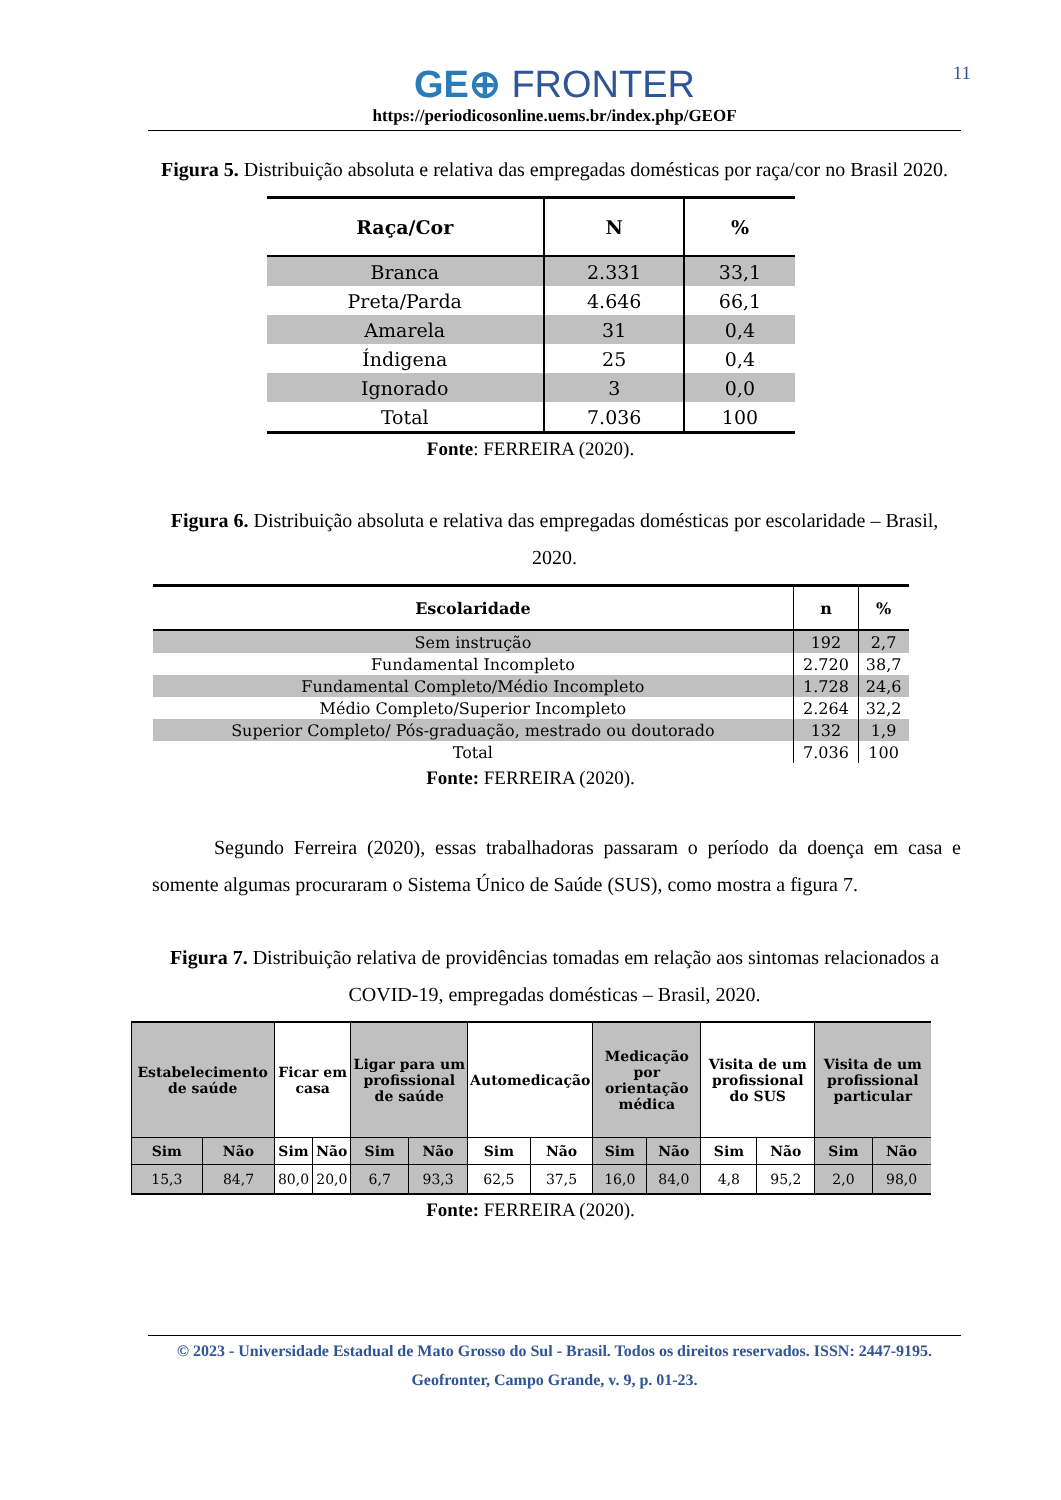GE⊕ FRONTER
https://periodicosonline.uems.br/index.php/GEOF
11
Figura 5. Distribuição absoluta e relativa das empregadas domésticas por raça/cor no Brasil 2020.
| Raça/Cor | N | % |
| --- | --- | --- |
| Branca | 2.331 | 33,1 |
| Preta/Parda | 4.646 | 66,1 |
| Amarela | 31 | 0,4 |
| Índigena | 25 | 0,4 |
| Ignorado | 3 | 0,0 |
| Total | 7.036 | 100 |
Fonte: FERREIRA (2020).
Figura 6. Distribuição absoluta e relativa das empregadas domésticas por escolaridade – Brasil, 2020.
| Escolaridade | n | % |
| --- | --- | --- |
| Sem instrução | 192 | 2,7 |
| Fundamental Incompleto | 2.720 | 38,7 |
| Fundamental Completo/Médio Incompleto | 1.728 | 24,6 |
| Médio Completo/Superior Incompleto | 2.264 | 32,2 |
| Superior Completo/ Pós-graduação, mestrado ou doutorado | 132 | 1,9 |
| Total | 7.036 | 100 |
Fonte: FERREIRA (2020).
Segundo Ferreira (2020), essas trabalhadoras passaram o período da doença em casa e somente algumas procuraram o Sistema Único de Saúde (SUS), como mostra a figura 7.
Figura 7. Distribuição relativa de providências tomadas em relação aos sintomas relacionados a COVID-19, empregadas domésticas – Brasil, 2020.
| Estabelecimento de saúde | | Ficar em casa | | Ligar para um profissional de saúde | | Automedicação | | Medicação por orientação médica | | Visita de um profissional do SUS | | Visita de um profissional particular | |
| --- | --- | --- | --- | --- | --- | --- | --- | --- | --- | --- | --- | --- | --- |
| Sim | Não | Sim | Não | Sim | Não | Sim | Não | Sim | Não | Sim | Não | Sim | Não |
| 15,3 | 84,7 | 80,0 | 20,0 | 6,7 | 93,3 | 62,5 | 37,5 | 16,0 | 84,0 | 4,8 | 95,2 | 2,0 | 98,0 |
Fonte: FERREIRA (2020).
© 2023 - Universidade Estadual de Mato Grosso do Sul - Brasil. Todos os direitos reservados. ISSN: 2447-9195.
Geofronter, Campo Grande, v. 9, p. 01-23.